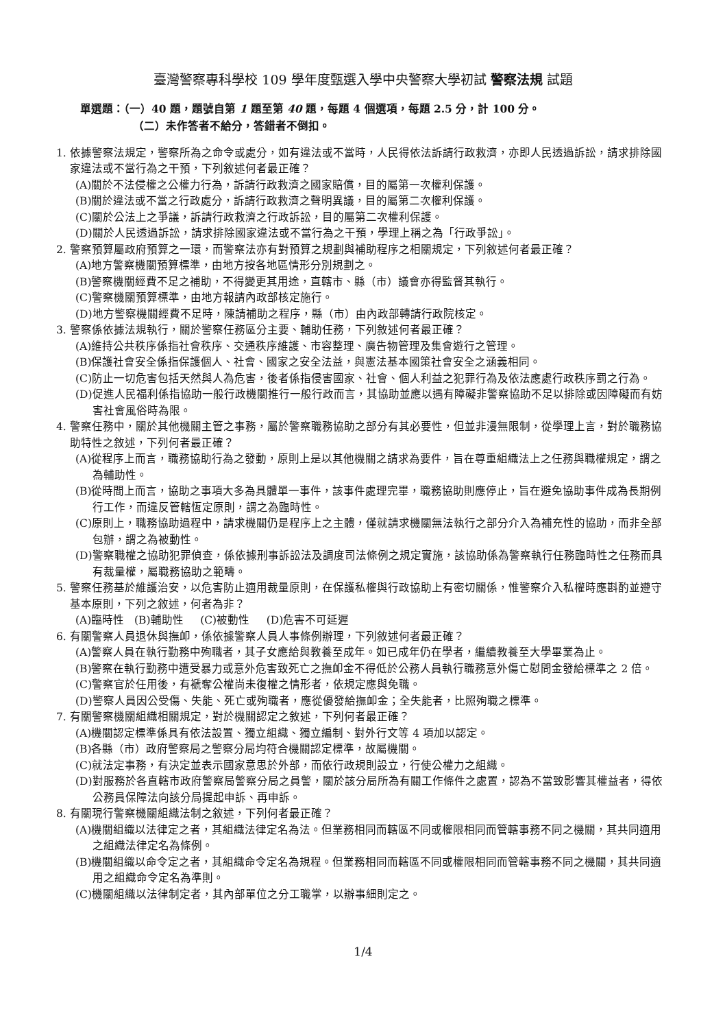臺灣警察專科學校 109 學年度甄選入學中央警察大學初試 警察法規 試題
單選題：（一）40 題，題號自第 1 題至第 40 題，每題 4 個選項，每題 2.5 分，計 100 分。
（二）未作答者不給分，答錯者不倒扣。
1. 依據警察法規定，警察所為之命令或處分，如有違法或不當時，人民得依法訴請行政救濟，亦即人民透過訴訟，請求排除國家違法或不當行為之干預，下列敘述何者最正確？
(A)關於不法侵權之公權力行為，訴請行政救濟之國家賠償，目的屬第一次權利保護。
(B)關於違法或不當之行政處分，訴請行政救濟之聲明異議，目的屬第二次權利保護。
(C)關於公法上之爭議，訴請行政救濟之行政訴訟，目的屬第二次權利保護。
(D)關於人民透過訴訟，請求排除國家違法或不當行為之干預，學理上稱之為「行政爭訟」。
2. 警察預算屬政府預算之一環，而警察法亦有對預算之規劃與補助程序之相關規定，下列敘述何者最正確？
(A)地方警察機關預算標準，由地方按各地區情形分別規劃之。
(B)警察機關經費不足之補助，不得變更其用途，直轄市、縣（市）議會亦得監督其執行。
(C)警察機關預算標準，由地方報請內政部核定施行。
(D)地方警察機關經費不足時，陳請補助之程序，縣（市）由內政部轉請行政院核定。
3. 警察係依據法規執行，關於警察任務區分主要、輔助任務，下列敘述何者最正確？
(A)維持公共秩序係指社會秩序、交通秩序維護、市容整理、廣告物管理及集會遊行之管理。
(B)保護社會安全係指保護個人、社會、國家之安全法益，與憲法基本國策社會安全之涵義相同。
(C)防止一切危害包括天然與人為危害，後者係指侵害國家、社會、個人利益之犯罪行為及依法應處行政秩序罰之行為。
(D)促進人民福利係指協助一般行政機關推行一般行政而言，其協助並應以遇有障礙非警察協助不足以排除或因障礙而有妨害社會風俗時為限。
4. 警察任務中，關於其他機關主管之事務，屬於警察職務協助之部分有其必要性，但並非漫無限制，從學理上言，對於職務協助特性之敘述，下列何者最正確？
(A)從程序上而言，職務協助行為之發動，原則上是以其他機關之請求為要件，旨在尊重組織法上之任務與職權規定，謂之為輔助性。
(B)從時間上而言，協助之事項大多為具體單一事件，該事件處理完畢，職務協助則應停止，旨在避免協助事件成為長期例行工作，而違反管轄恆定原則，謂之為臨時性。
(C)原則上，職務協助過程中，請求機關仍是程序上之主體，僅就請求機關無法執行之部分介入為補充性的協助，而非全部包辦，謂之為被動性。
(D)警察職權之協助犯罪偵查，係依據刑事訴訟法及調度司法條例之規定實施，該協助係為警察執行任務臨時性之任務而具有裁量權，屬職務協助之範疇。
5. 警察任務基於維護治安，以危害防止適用裁量原則，在保護私權與行政協助上有密切關係，惟警察介入私權時應斟酌並遵守基本原則，下列之敘述，何者為非？
(A)臨時性 (B)輔助性 (C)被動性 (D)危害不可延遲
6. 有關警察人員退休與撫卹，係依據警察人員人事條例辦理，下列敘述何者最正確？
(A)警察人員在執行勤務中殉職者，其子女應給與教養至成年。如已成年仍在學者，繼續教養至大學畢業為止。
(B)警察在執行勤務中遭受暴力或意外危害致死亡之撫卹金不得低於公務人員執行職務意外傷亡慰問金發給標準之 2 倍。
(C)警察官於任用後，有褫奪公權尚未復權之情形者，依規定應與免職。
(D)警察人員因公受傷、失能、死亡或殉職者，應從優發給撫卹金；全失能者，比照殉職之標準。
7. 有關警察機關組織相關規定，對於機關認定之敘述，下列何者最正確？
(A)機關認定標準係具有依法設置、獨立組織、獨立編制、對外行文等 4 項加以認定。
(B)各縣（市）政府警察局之警察分局均符合機關認定標準，故屬機關。
(C)就法定事務，有決定並表示國家意思於外部，而依行政規則設立，行使公權力之組織。
(D)對服務於各直轄市政府警察局警察分局之員警，關於該分局所為有關工作條件之處置，認為不當致影響其權益者，得依公務員保障法向該分局提起申訴、再申訴。
8. 有關現行警察機關組織法制之敘述，下列何者最正確？
(A)機關組織以法律定之者，其組織法律定名為法。但業務相同而轄區不同或權限相同而管轄事務不同之機關，其共同適用之組織法律定名為條例。
(B)機關組織以命令定之者，其組織命令定名為規程。但業務相同而轄區不同或權限相同而管轄事務不同之機關，其共同適用之組織命令定名為準則。
(C)機關組織以法律制定者，其內部單位之分工職掌，以辦事細則定之。
1/4